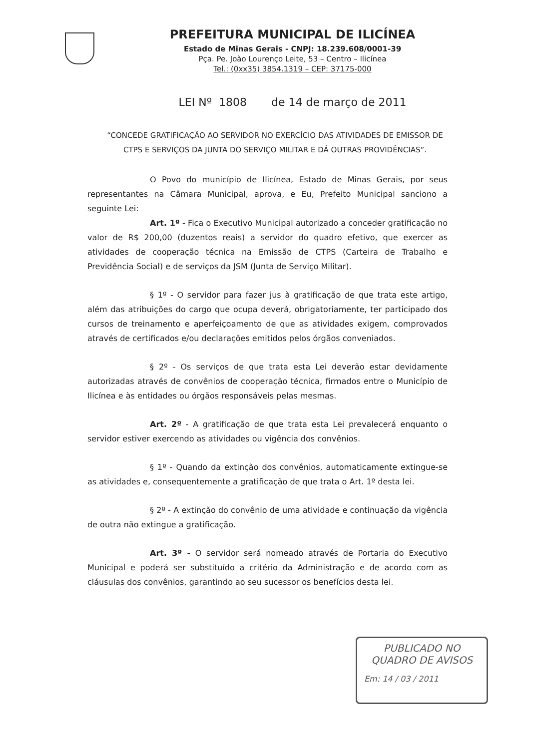PREFEITURA MUNICIPAL DE ILICÍNEA
Estado de Minas Gerais - CNPJ: 18.239.608/0001-39
Pça. Pe. João Lourenço Leite, 53 – Centro – Ilicínea
Tel.: (0xx35) 3854.1319 – CEP: 37175-000
LEI Nº 1808 de 14 de março de 2011
“CONCEDE GRATIFICAÇÃO AO SERVIDOR NO EXERCÍCIO DAS ATIVIDADES DE EMISSOR DE CTPS E SERVIÇOS DA JUNTA DO SERVIÇO MILITAR E DÁ OUTRAS PROVIDÊNCIAS”.
O Povo do município de Ilicínea, Estado de Minas Gerais, por seus representantes na Câmara Municipal, aprova, e Eu, Prefeito Municipal sanciono a seguinte Lei:
Art. 1º - Fica o Executivo Municipal autorizado a conceder gratificação no valor de R$ 200,00 (duzentos reais) a servidor do quadro efetivo, que exercer as atividades de cooperação técnica na Emissão de CTPS (Carteira de Trabalho e Previdência Social) e de serviços da JSM (Junta de Serviço Militar).
§ 1º - O servidor para fazer jus à gratificação de que trata este artigo, além das atribuições do cargo que ocupa deverá, obrigatoriamente, ter participado dos cursos de treinamento e aperfeiçoamento de que as atividades exigem, comprovados através de certificados e/ou declarações emitidos pelos órgãos conveniados.
§ 2º - Os serviços de que trata esta Lei deverão estar devidamente autorizadas através de convênios de cooperação técnica, firmados entre o Município de Ilicínea e às entidades ou órgãos responsáveis pelas mesmas.
Art. 2º - A gratificação de que trata esta Lei prevalecerá enquanto o servidor estiver exercendo as atividades ou vigência dos convênios.
§ 1º - Quando da extinção dos convênios, automaticamente extingue-se as atividades e, consequentemente a gratificação de que trata o Art. 1º desta lei.
§ 2º - A extinção do convênio de uma atividade e continuação da vigência de outra não extingue a gratificação.
Art. 3º - O servidor será nomeado através de Portaria do Executivo Municipal e poderá ser substituído a critério da Administração e de acordo com as cláusulas dos convênios, garantindo ao seu sucessor os benefícios desta lei.
PUBLICADO NO
QUADRO DE AVISOS
Em: 14 / 03 / 2011